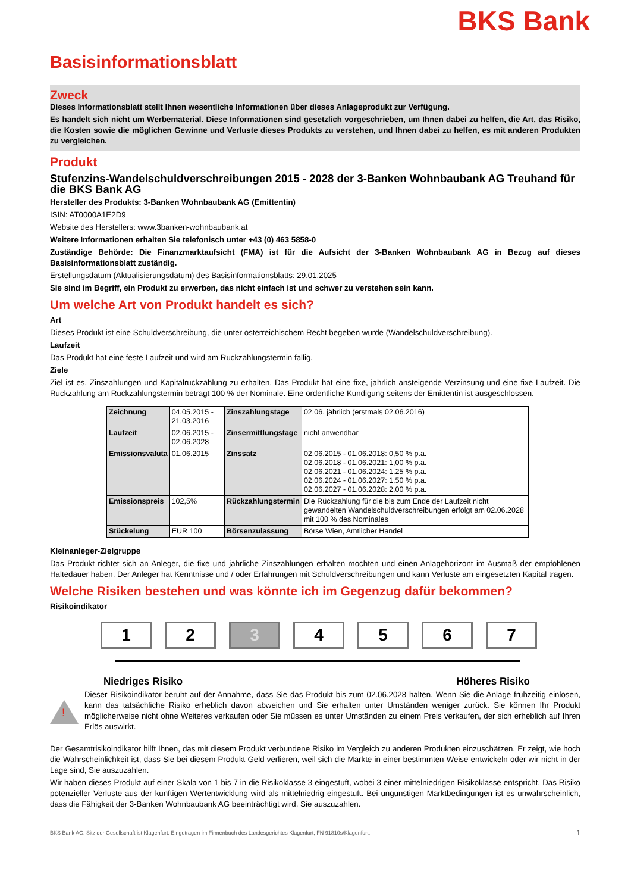BKS Bank
Basisinformationsblatt
Zweck
Dieses Informationsblatt stellt Ihnen wesentliche Informationen über dieses Anlageprodukt zur Verfügung.
Es handelt sich nicht um Werbematerial. Diese Informationen sind gesetzlich vorgeschrieben, um Ihnen dabei zu helfen, die Art, das Risiko, die Kosten sowie die möglichen Gewinne und Verluste dieses Produkts zu verstehen, und Ihnen dabei zu helfen, es mit anderen Produkten zu vergleichen.
Produkt
Stufenzins-Wandelschuldverschreibungen 2015 - 2028 der 3-Banken Wohnbaubank AG Treuhand für die BKS Bank AG
Hersteller des Produkts: 3-Banken Wohnbaubank AG (Emittentin)
ISIN: AT0000A1E2D9
Website des Herstellers: www.3banken-wohnbaubank.at
Weitere Informationen erhalten Sie telefonisch unter +43 (0) 463 5858-0
Zuständige Behörde: Die Finanzmarktaufsicht (FMA) ist für die Aufsicht der 3-Banken Wohnbaubank AG in Bezug auf dieses Basisinformationsblatt zuständig.
Erstellungsdatum (Aktualisierungsdatum) des Basisinformationsblatts: 29.01.2025
Sie sind im Begriff, ein Produkt zu erwerben, das nicht einfach ist und schwer zu verstehen sein kann.
Um welche Art von Produkt handelt es sich?
Art
Dieses Produkt ist eine Schuldverschreibung, die unter österreichischem Recht begeben wurde (Wandelschuldverschreibung).
Laufzeit
Das Produkt hat eine feste Laufzeit und wird am Rückzahlungstermin fällig.
Ziele
Ziel ist es, Zinszahlungen und Kapitalrückzahlung zu erhalten. Das Produkt hat eine fixe, jährlich ansteigende Verzinsung und eine fixe Laufzeit. Die Rückzahlung am Rückzahlungstermin beträgt 100 % der Nominale. Eine ordentliche Kündigung seitens der Emittentin ist ausgeschlossen.
| Zeichnung | 04.05.2015 - 21.03.2016 | Zinszahlungstage | 02.06. jährlich (erstmals 02.06.2016) |
| Laufzeit | 02.06.2015 - 02.06.2028 | Zinsermittlungstage | nicht anwendbar |
| Emissionsvaluta | 01.06.2015 | Zinssatz | 02.06.2015 - 01.06.2018: 0,50 % p.a. 02.06.2018 - 01.06.2021: 1,00 % p.a. 02.06.2021 - 01.06.2024: 1,25 % p.a. 02.06.2024 - 01.06.2027: 1,50 % p.a. 02.06.2027 - 01.06.2028: 2,00 % p.a. |
| Emissionspreis | 102,5% | Rückzahlungstermin | Die Rückzahlung für die bis zum Ende der Laufzeit nicht gewandelten Wandelschuldverschreibungen erfolgt am 02.06.2028 mit 100 % des Nominales |
| Stückelung | EUR 100 | Börsenzulassung | Börse Wien, Amtlicher Handel |
Kleinanleger-Zielgruppe
Das Produkt richtet sich an Anleger, die fixe und jährliche Zinszahlungen erhalten möchten und einen Anlagehorizont im Ausmaß der empfohlenen Haltedauer haben. Der Anleger hat Kenntnisse und / oder Erfahrungen mit Schuldverschreibungen und kann Verluste am eingesetzten Kapital tragen.
Welche Risiken bestehen und was könnte ich im Gegenzug dafür bekommen?
Risikoindikator
1 2 3 4 5 6 7
Niedriges Risiko Höheres Risiko
!
Dieser Risikoindikator beruht auf der Annahme, dass Sie das Produkt bis zum 02.06.2028 halten. Wenn Sie die Anlage frühzeitig einlösen, kann das tatsächliche Risiko erheblich davon abweichen und Sie erhalten unter Umständen weniger zurück. Sie können Ihr Produkt möglicherweise nicht ohne Weiteres verkaufen oder Sie müssen es unter Umständen zu einem Preis verkaufen, der sich erheblich auf Ihren Erlös auswirkt.
Der Gesamtrisikoindikator hilft Ihnen, das mit diesem Produkt verbundene Risiko im Vergleich zu anderen Produkten einzuschätzen. Er zeigt, wie hoch die Wahrscheinlichkeit ist, dass Sie bei diesem Produkt Geld verlieren, weil sich die Märkte in einer bestimmten Weise entwickeln oder wir nicht in der Lage sind, Sie auszuzahlen.
Wir haben dieses Produkt auf einer Skala von 1 bis 7 in die Risikoklasse 3 eingestuft, wobei 3 einer mittelniedrigen Risikoklasse entspricht. Das Risiko potenzieller Verluste aus der künftigen Wertentwicklung wird als mittelniedrig eingestuft. Bei ungünstigen Marktbedingungen ist es unwahrscheinlich, dass die Fähigkeit der 3-Banken Wohnbaubank AG beeinträchtigt wird, Sie auszuzahlen.
BKS Bank AG. Sitz der Gesellschaft ist Klagenfurt. Eingetragen im Firmenbuch des Landesgerichtes Klagenfurt, FN 91810s/Klagenfurt. 1